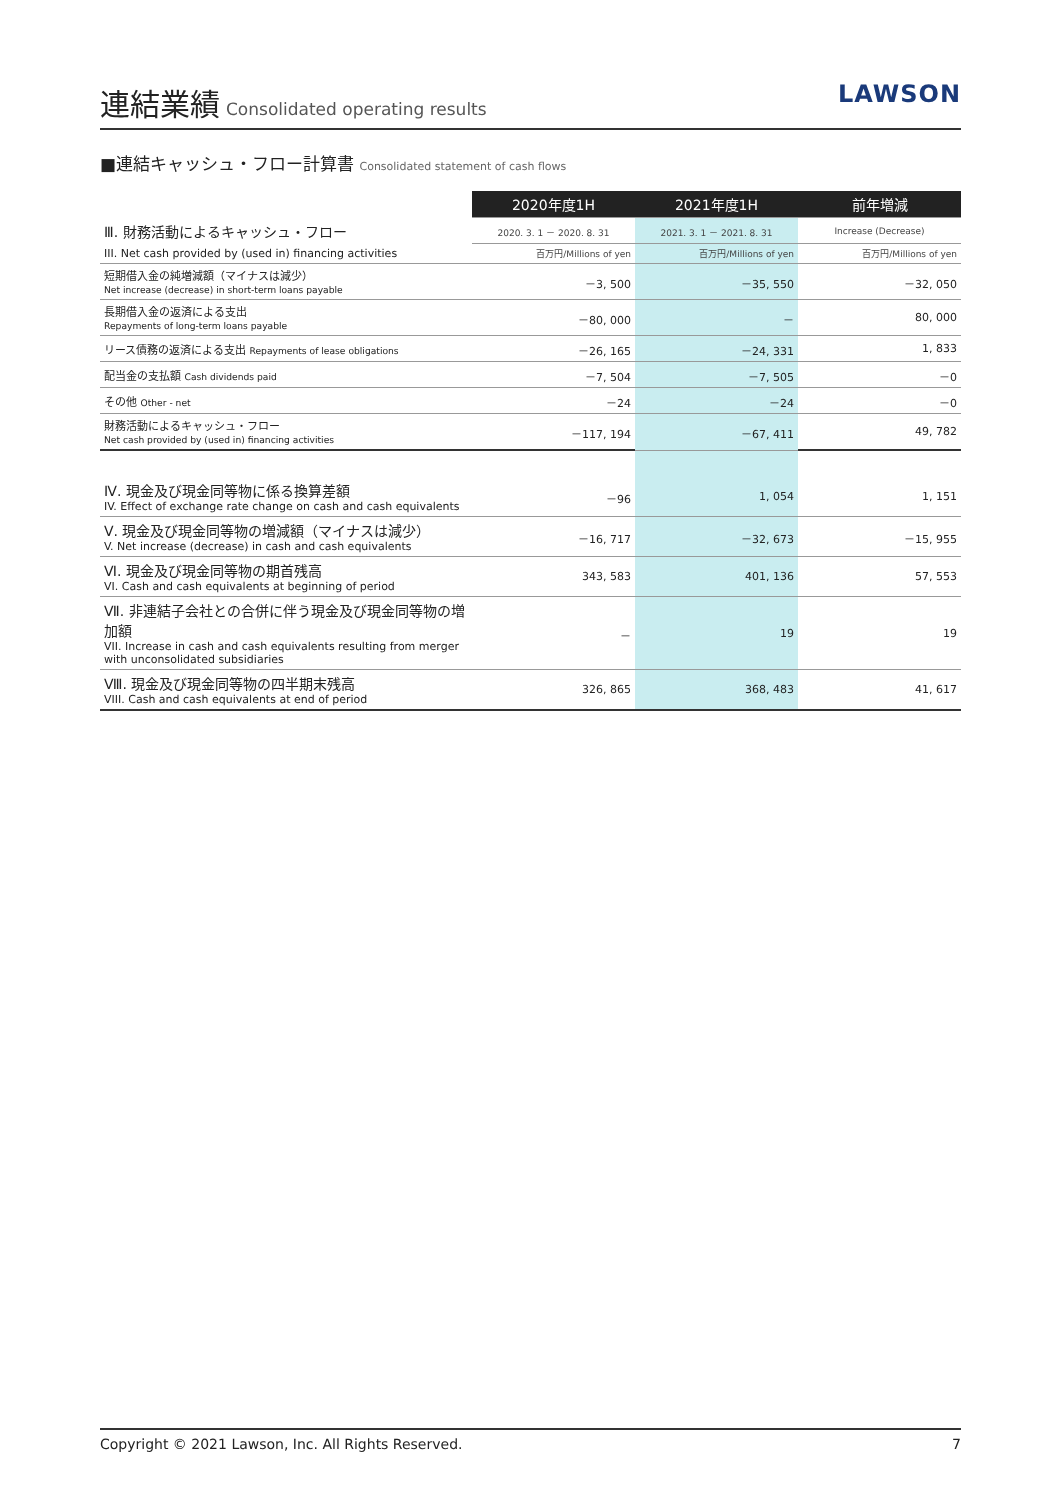連結業績 Consolidated operating results
LAWSON
■連結キャッシュ・フロー計算書 Consolidated statement of cash flows
| | 2020年度1H | 2021年度1H | 前年増減 |
| Ⅲ. 財務活動によるキャッシュ・フロー | 2020. 3. 1 － 2020. 8. 31 | 2021. 3. 1 － 2021. 8. 31 | Increase (Decrease) |
| III. Net cash provided by (used in) financing activities | 百万円/Millions of yen | 百万円/Millions of yen | 百万円/Millions of yen |
| 短期借入金の純増減額（マイナスは減少） Net increase (decrease) in short-term loans payable | －3, 500 | －35, 550 | －32, 050 |
| 長期借入金の返済による支出 Repayments of long-term loans payable | －80, 000 | － | 80, 000 |
| リース債務の返済による支出 Repayments of lease obligations | －26, 165 | －24, 331 | 1, 833 |
| 配当金の支払額 Cash dividends paid | －7, 504 | －7, 505 | －0 |
| その他 Other - net | －24 | －24 | －0 |
| 財務活動によるキャッシュ・フロー Net cash provided by (used in) financing activities | －117, 194 | －67, 411 | 49, 782 |
| Ⅳ. 現金及び現金同等物に係る換算差額 IV. Effect of exchange rate change on cash and cash equivalents | －96 | 1, 054 | 1, 151 |
| Ⅴ. 現金及び現金同等物の増減額（マイナスは減少） V. Net increase (decrease) in cash and cash equivalents | －16, 717 | －32, 673 | －15, 955 |
| Ⅵ. 現金及び現金同等物の期首残高 VI. Cash and cash equivalents at beginning of period | 343, 583 | 401, 136 | 57, 553 |
| Ⅶ. 非連結子会社との合併に伴う現金及び現金同等物の増加額 VII. Increase in cash and cash equivalents resulting from merger with unconsolidated subsidiaries | － | 19 | 19 |
| Ⅷ. 現金及び現金同等物の四半期末残高 VIII. Cash and cash equivalents at end of period | 326, 865 | 368, 483 | 41, 617 |
Copyright © 2021 Lawson, Inc. All Rights Reserved. 7